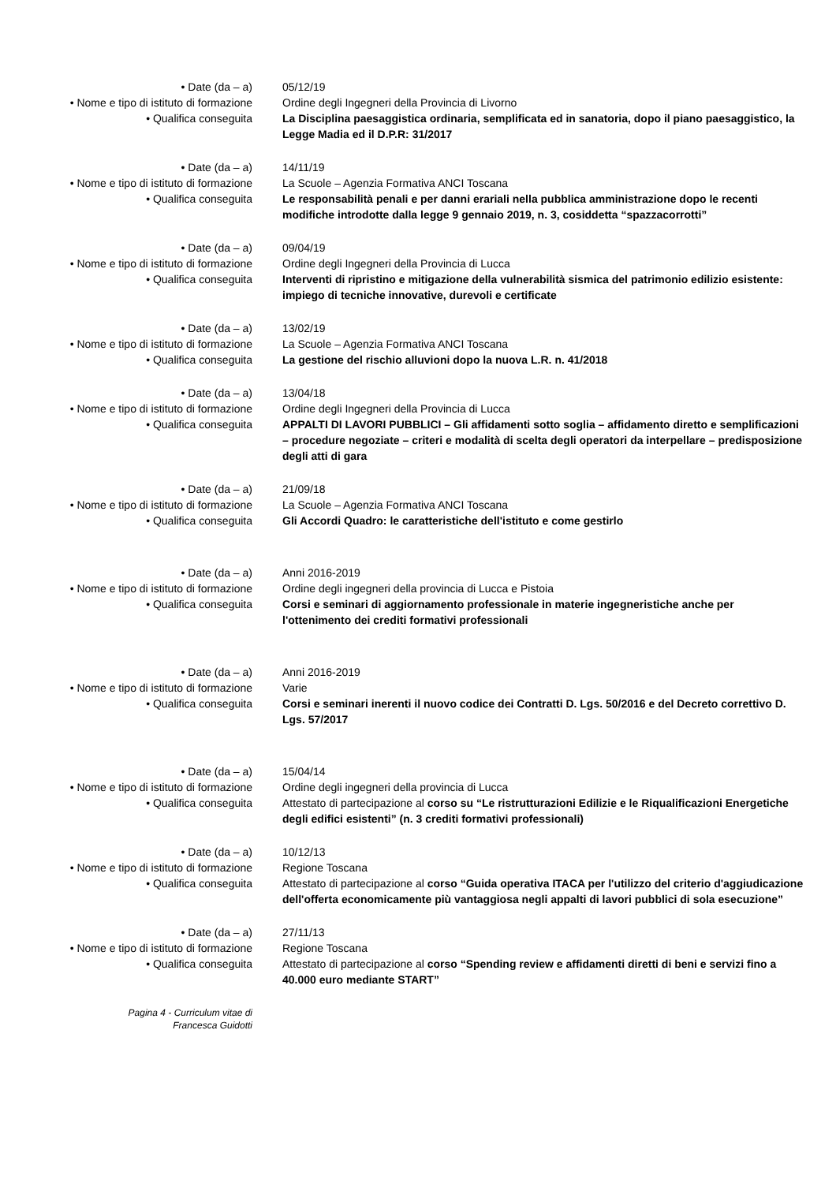• Date (da – a)
05/12/19
• Nome e tipo di istituto di formazione
Ordine degli Ingegneri della Provincia di Livorno
• Qualifica conseguita
La Disciplina paesaggistica ordinaria, semplificata ed in sanatoria, dopo il piano paesaggistico, la Legge Madia ed il D.P.R: 31/2017
• Date (da – a)
14/11/19
• Nome e tipo di istituto di formazione
La Scuole – Agenzia Formativa ANCI Toscana
• Qualifica conseguita
Le responsabilità penali e per danni erariali nella pubblica amministrazione dopo le recenti modifiche introdotte dalla legge 9 gennaio 2019, n. 3, cosiddetta “spazzacorrotti”
• Date (da – a)
09/04/19
• Nome e tipo di istituto di formazione
Ordine degli Ingegneri della Provincia di Lucca
• Qualifica conseguita
Interventi di ripristino e mitigazione della vulnerabilità sismica del patrimonio edilizio esistente: impiego di tecniche innovative, durevoli e certificate
• Date (da – a)
13/02/19
• Nome e tipo di istituto di formazione
La Scuole – Agenzia Formativa ANCI Toscana
• Qualifica conseguita
La gestione del rischio alluvioni dopo la nuova L.R. n. 41/2018
• Date (da – a)
13/04/18
• Nome e tipo di istituto di formazione
Ordine degli Ingegneri della Provincia di Lucca
• Qualifica conseguita
APPALTI DI LAVORI PUBBLICI – Gli affidamenti sotto soglia – affidamento diretto e semplificazioni – procedure negoziate – criteri e modalità di scelta degli operatori da interpellare – predisposizione degli atti di gara
• Date (da – a)
21/09/18
• Nome e tipo di istituto di formazione
La Scuole – Agenzia Formativa ANCI Toscana
• Qualifica conseguita
Gli Accordi Quadro: le caratteristiche dell'istituto e come gestirlo
• Date (da – a)
Anni 2016-2019
• Nome e tipo di istituto di formazione
Ordine degli ingegneri della provincia di Lucca e Pistoia
• Qualifica conseguita
Corsi e seminari di aggiornamento professionale in materie ingegneristiche anche per l'ottenimento dei crediti formativi professionali
• Date (da – a)
Anni 2016-2019
• Nome e tipo di istituto di formazione
Varie
• Qualifica conseguita
Corsi e seminari inerenti il nuovo codice dei Contratti D. Lgs. 50/2016 e del Decreto correttivo D. Lgs. 57/2017
• Date (da – a)
15/04/14
• Nome e tipo di istituto di formazione
Ordine degli ingegneri della provincia di Lucca
• Qualifica conseguita
Attestato di partecipazione al corso su “Le ristrutturazioni Edilizie e le Riqualificazioni Energetiche degli edifici esistenti” (n. 3 crediti formativi professionali)
• Date (da – a)
10/12/13
• Nome e tipo di istituto di formazione
Regione Toscana
• Qualifica conseguita
Attestato di partecipazione al corso “Guida operativa ITACA per l'utilizzo del criterio d'aggiudicazione dell'offerta economicamente più vantaggiosa negli appalti di lavori pubblici di sola esecuzione”
• Date (da – a)
27/11/13
• Nome e tipo di istituto di formazione
Regione Toscana
• Qualifica conseguita
Attestato di partecipazione al corso “Spending review e affidamenti diretti di beni e servizi fino a 40.000 euro mediante START”
Pagina 4 - Curriculum vitae di
Francesca Guidotti